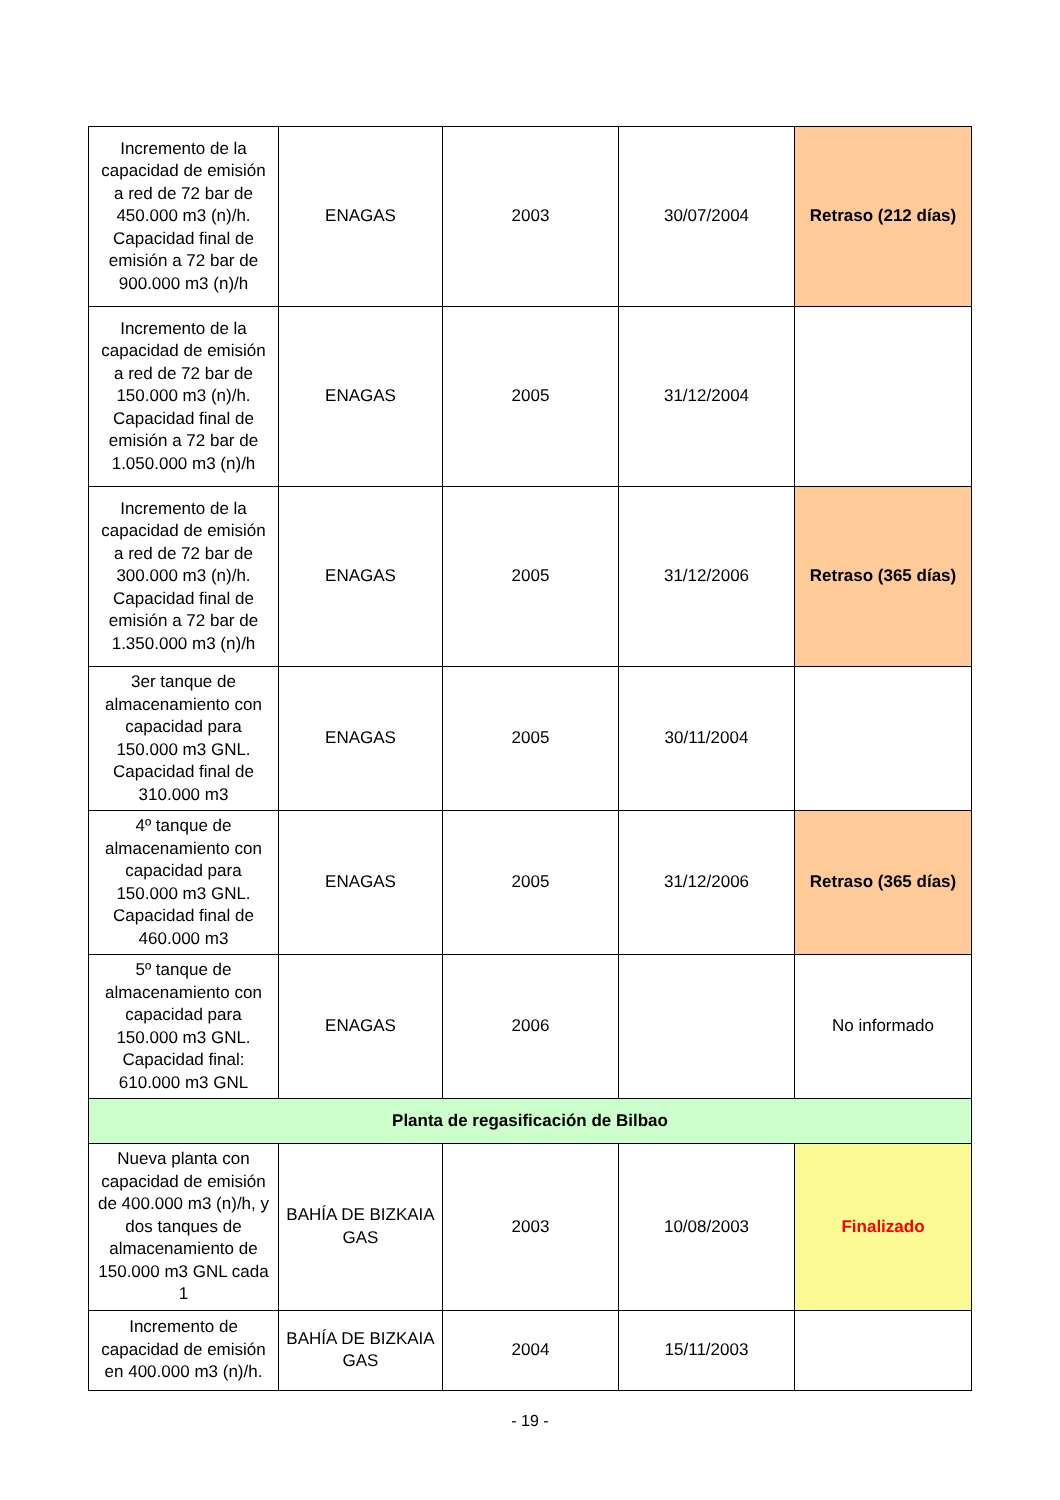| Incremento de la capacidad de emisión a red de 72 bar de 450.000 m3 (n)/h. Capacidad final de emisión a 72 bar de 900.000 m3 (n)/h | ENAGAS | 2003 | 30/07/2004 | Retraso (212 días) |
| Incremento de la capacidad de emisión a red de 72 bar de 150.000 m3 (n)/h. Capacidad final de emisión a 72 bar de 1.050.000 m3 (n)/h | ENAGAS | 2005 | 31/12/2004 | |
| Incremento de la capacidad de emisión a red de 72 bar de 300.000 m3 (n)/h. Capacidad final de emisión a 72 bar de 1.350.000 m3 (n)/h | ENAGAS | 2005 | 31/12/2006 | Retraso (365 días) |
| 3er tanque de almacenamiento con capacidad para 150.000 m3 GNL. Capacidad final de 310.000 m3 | ENAGAS | 2005 | 30/11/2004 | |
| 4º tanque de almacenamiento con capacidad para 150.000 m3 GNL. Capacidad final de 460.000 m3 | ENAGAS | 2005 | 31/12/2006 | Retraso (365 días) |
| 5º tanque de almacenamiento con capacidad para 150.000 m3 GNL. Capacidad final: 610.000 m3 GNL | ENAGAS | 2006 | | No informado |
| Planta de regasificación de Bilbao | | | | |
| Nueva planta con capacidad de emisión de 400.000 m3 (n)/h, y dos tanques de almacenamiento de 150.000 m3 GNL cada 1 | BAHÍA DE BIZKAIA GAS | 2003 | 10/08/2003 | Finalizado |
| Incremento de capacidad de emisión en 400.000 m3 (n)/h. | BAHÍA DE BIZKAIA GAS | 2004 | 15/11/2003 | |
- 19 -